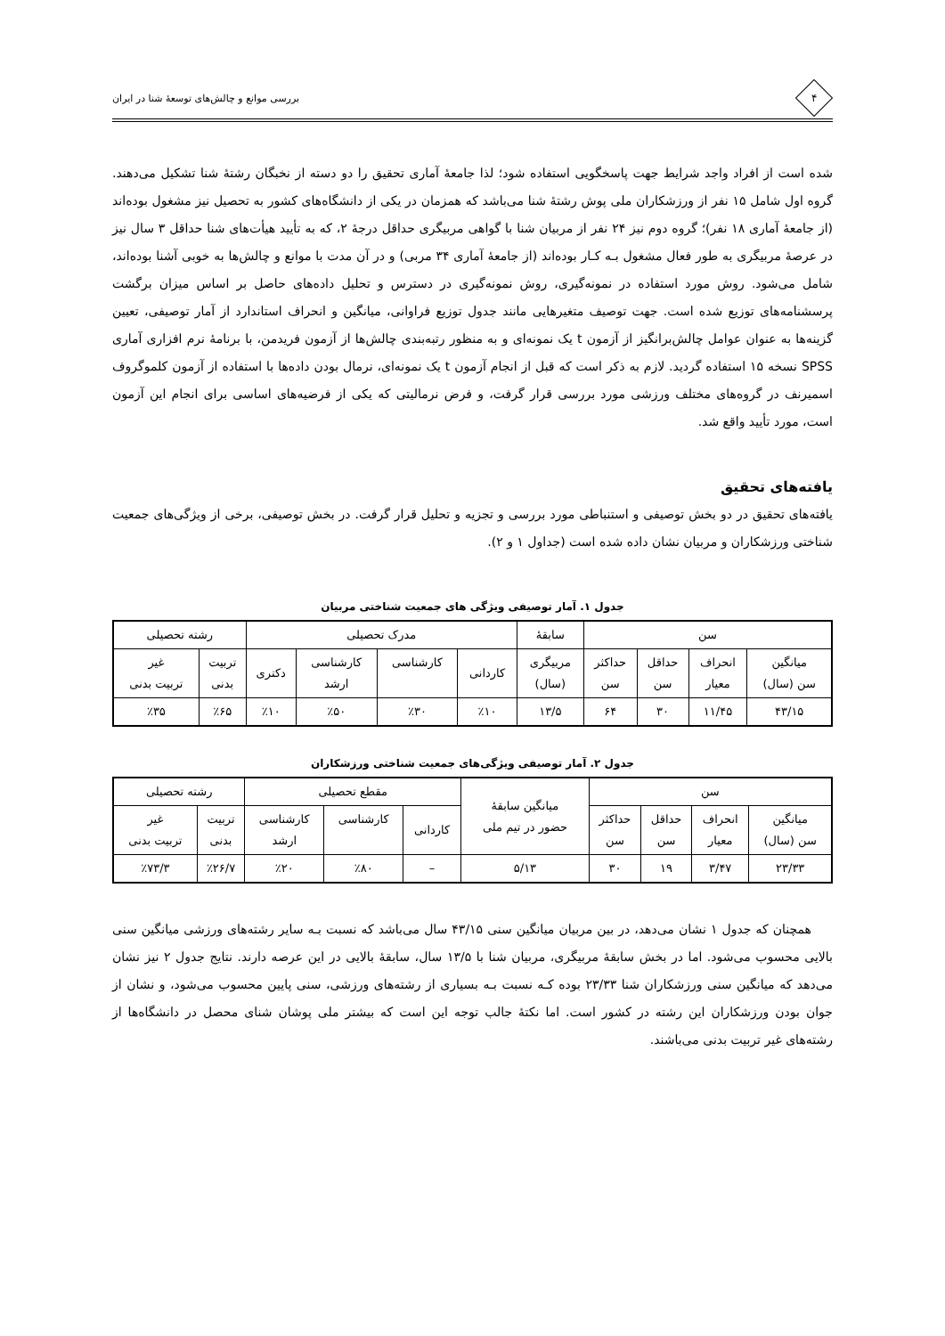۴
بررسی موانع و چالش‌های توسعهٔ شنا در ایران
شده است از افراد واجد شرایط جهت پاسخگویی استفاده شود؛ لذا جامعهٔ آماری تحقیق را دو دسته از نخبگان رشتهٔ شنا تشکیل می‌دهند. گروه اول شامل ۱۵ نفر از ورزشکاران ملی پوش رشتهٔ شنا می‌باشد که همزمان در یکی از دانشگاه‌های کشور به تحصیل نیز مشغول بوده‌اند (از جامعهٔ آماری ۱۸ نفر)؛ گروه دوم نیز ۲۴ نفر از مربیان شنا با گواهی مربیگری حداقل درجهٔ ۲، که به تأیید هیأت‌های شنا حداقل ۳ سال نیز در عرصهٔ مربیگری به طور فعال مشغول بـه کـار بوده‌اند (از جامعهٔ آماری ۳۴ مربی) و در آن مدت با موانع و چالش‌ها به خوبی آشنا بوده‌اند، شامل می‌شود. روش مورد استفاده در نمونه‌گیری، روش نمونه‌گیری در دسترس و تحلیل داده‌های حاصل بر اساس میزان برگشت پرسشنامه‌های توزیع شده است. جهت توصیف متغیرهایی مانند جدول توزیع فراوانی، میانگین و انحراف استاندارد از آمار توصیفی، تعیین گزینه‌ها به عنوان عوامل چالش‌برانگیز از آزمون t یک نمونه‌ای و به منظور رتبه‌بندی چالش‌ها از آزمون فریدمن، با برنامهٔ نرم افزاری آماری SPSS نسخه ۱۵ استفاده گردید. لازم به ذکر است که قبل از انجام آزمون t یک نمونه‌ای، نرمال بودن داده‌ها با استفاده از آزمون کلموگروف اسمیرنف در گروه‌های مختلف ورزشی مورد بررسی قرار گرفت، و فرض نرمالیتی که یکی از فرضیه‌های اساسی برای انجام این آزمون است، مورد تأیید واقع شد.
یافته‌های تحقیق
یافته‌های تحقیق در دو بخش توصیفی و استنباطی مورد بررسی و تجزیه و تحلیل قرار گرفت. در بخش توصیفی، برخی از ویژگی‌های جمعیت شناختی ورزشکاران و مربیان نشان داده شده است (جداول ۱ و ۲).
جدول ۱. آمار توصیفی ویژگی های جمعیت شناختی مربیان
| سن | | | | سابقهٔ | مدرک تحصیلی | | | | رشته تحصیلی | |
| --- | --- | --- | --- | --- | --- | --- | --- | --- | --- | --- |
| میانگین سن (سال) | انحراف معیار | حداقل سن | حداکثر سن | مربیگری (سال) | کاردانی | کارشناسی | کارشناسی ارشد | دکتری | تربیت بدنی | غیر تربیت بدنی |
| ۴۳/۱۵ | ۱۱/۴۵ | ۳۰ | ۶۴ | ۱۳/۵ | ٪۱۰ | ٪۳۰ | ٪۵۰ | ٪۱۰ | ٪۶۵ | ٪۳۵ |
جدول ۲. آمار توصیفی ویژگی‌های جمعیت شناختی ورزشکاران
| سن | | | | میانگین سابقهٔ حضور در تیم ملی | مقطع تحصیلی | | | رشته تحصیلی | |
| --- | --- | --- | --- | --- | --- | --- | --- | --- | --- |
| میانگین سن (سال) | انحراف معیار | حداقل سن | حداکثر سن | | کاردانی | کارشناسی | کارشناسی ارشد | تربیت بدنی | غیر تربیت بدنی |
| ۲۳/۳۳ | ۳/۴۷ | ۱۹ | ۳۰ | ۵/۱۳ | – | ٪۸۰ | ٪۲۰ | ٪۲۶/۷ | ٪۷۳/۳ |
همچنان که جدول ۱ نشان می‌دهد، در بین مربیان میانگین سنی ۴۳/۱۵ سال می‌باشد که نسبت بـه سایر رشته‌های ورزشی میانگین سنی بالایی محسوب می‌شود. اما در بخش سابقهٔ مربیگری، مربیان شنا با ۱۳/۵ سال، سابقهٔ بالایی در این عرصه دارند. نتایج جدول ۲ نیز نشان می‌دهد که میانگین سنی ورزشکاران شنا ۲۳/۳۳ بوده کـه نسبت بـه بسیاری از رشته‌های ورزشی، سنی پایین محسوب می‌شود، و نشان از جوان بودن ورزشکاران این رشته در کشور است. اما نکتهٔ جالب توجه این است که بیشتر ملی پوشان شنای محصل در دانشگاه‌ها از رشته‌های غیر تربیت بدنی می‌باشند.